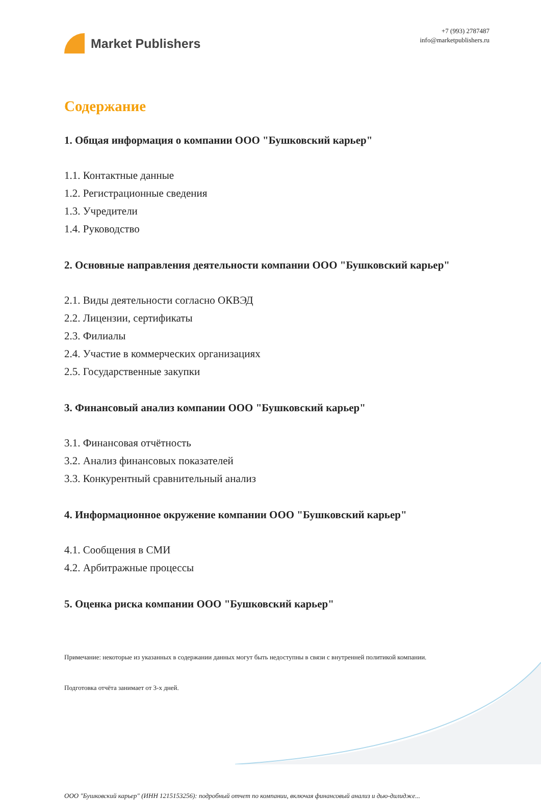Market Publishers
+7 (993) 2787487
info@marketpublishers.ru
Содержание
1. Общая информация о компании ООО "Бушковский карьер"
1.1. Контактные данные
1.2. Регистрационные сведения
1.3. Учредители
1.4. Руководство
2. Основные направления деятельности компании ООО "Бушковский карьер"
2.1. Виды деятельности согласно ОКВЭД
2.2. Лицензии, сертификаты
2.3. Филиалы
2.4. Участие в коммерческих организациях
2.5. Государственные закупки
3. Финансовый анализ компании ООО "Бушковский карьер"
3.1. Финансовая отчётность
3.2. Анализ финансовых показателей
3.3. Конкурентный сравнительный анализ
4. Информационное окружение компании ООО "Бушковский карьер"
4.1. Сообщения в СМИ
4.2. Арбитражные процессы
5. Оценка риска компании ООО "Бушковский карьер"
Примечание: некоторые из указанных в содержании данных могут быть недоступны в связи с внутренней политикой компании.
Подготовка отчёта занимает от 3-х дней.
ООО "Бушковский карьер" (ИНН 1215153256): подробный отчет по компании, включая финансовый анализ и дью-дилидже...